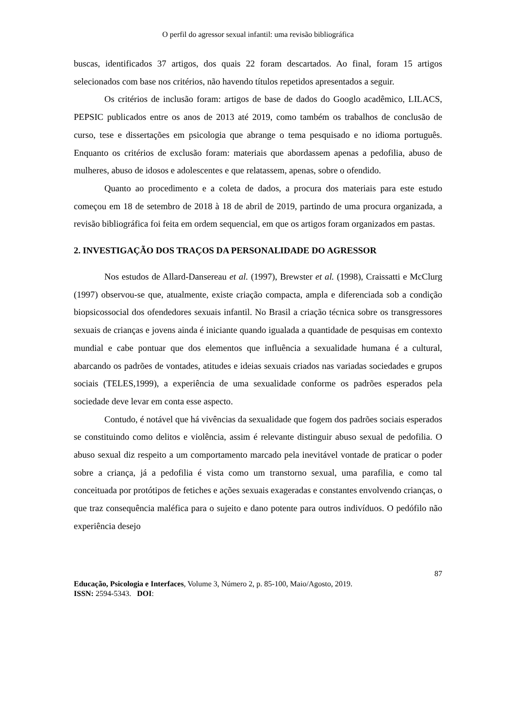O perfil do agressor sexual infantil: uma revisão bibliográfica
buscas, identificados 37 artigos, dos quais 22 foram descartados. Ao final, foram 15 artigos selecionados com base nos critérios, não havendo títulos repetidos apresentados a seguir.
Os critérios de inclusão foram: artigos de base de dados do Googlo acadêmico, LILACS, PEPSIC publicados entre os anos de 2013 até 2019, como também os trabalhos de conclusão de curso, tese e dissertações em psicologia que abrange o tema pesquisado e no idioma português. Enquanto os critérios de exclusão foram: materiais que abordassem apenas a pedofilia, abuso de mulheres, abuso de idosos e adolescentes e que relatassem, apenas, sobre o ofendido.
Quanto ao procedimento e a coleta de dados, a procura dos materiais para este estudo começou em 18 de setembro de 2018 à 18 de abril de 2019, partindo de uma procura organizada, a revisão bibliográfica foi feita em ordem sequencial, em que os artigos foram organizados em pastas.
2. INVESTIGAÇÃO DOS TRAÇOS DA PERSONALIDADE DO AGRESSOR
Nos estudos de Allard-Dansereau et al. (1997), Brewster et al. (1998), Craissatti e McClurg (1997) observou-se que, atualmente, existe criação compacta, ampla e diferenciada sob a condição biopsicossocial dos ofendedores sexuais infantil. No Brasil a criação técnica sobre os transgressores sexuais de crianças e jovens ainda é iniciante quando igualada a quantidade de pesquisas em contexto mundial e cabe pontuar que dos elementos que influência a sexualidade humana é a cultural, abarcando os padrões de vontades, atitudes e ideias sexuais criados nas variadas sociedades e grupos sociais (TELES,1999), a experiência de uma sexualidade conforme os padrões esperados pela sociedade deve levar em conta esse aspecto.
Contudo, é notável que há vivências da sexualidade que fogem dos padrões sociais esperados se constituindo como delitos e violência, assim é relevante distinguir abuso sexual de pedofilia. O abuso sexual diz respeito a um comportamento marcado pela inevitável vontade de praticar o poder sobre a criança, já a pedofilia é vista como um transtorno sexual, uma parafilia, e como tal conceituada por protótipos de fetiches e ações sexuais exageradas e constantes envolvendo crianças, o que traz consequência maléfica para o sujeito e dano potente para outros indivíduos. O pedófilo não experiência desejo
87
Educação, Psicologia e Interfaces, Volume 3, Número 2, p. 85-100, Maio/Agosto, 2019.
ISSN: 2594-5343. DOI: